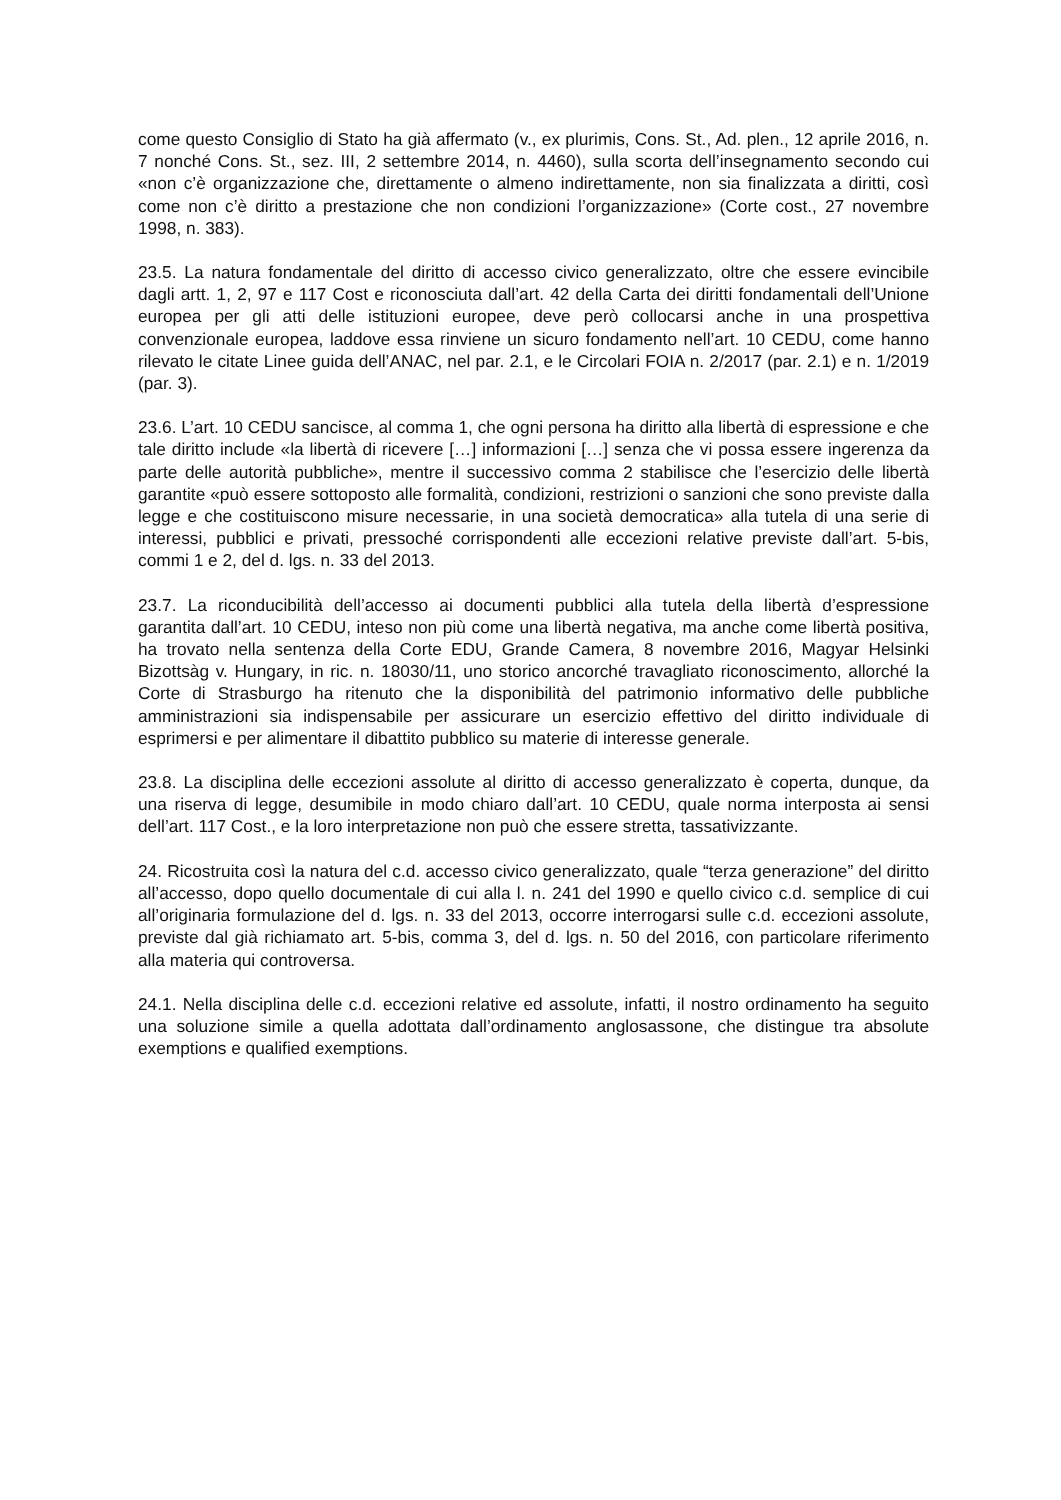come questo Consiglio di Stato ha già affermato (v., ex plurimis, Cons. St., Ad. plen., 12 aprile 2016, n. 7 nonché Cons. St., sez. III, 2 settembre 2014, n. 4460), sulla scorta dell’insegnamento secondo cui «non c’è organizzazione che, direttamente o almeno indirettamente, non sia finalizzata a diritti, così come non c’è diritto a prestazione che non condizioni l’organizzazione» (Corte cost., 27 novembre 1998, n. 383).
23.5. La natura fondamentale del diritto di accesso civico generalizzato, oltre che essere evincibile dagli artt. 1, 2, 97 e 117 Cost e riconosciuta dall’art. 42 della Carta dei diritti fondamentali dell’Unione europea per gli atti delle istituzioni europee, deve però collocarsi anche in una prospettiva convenzionale europea, laddove essa rinviene un sicuro fondamento nell’art. 10 CEDU, come hanno rilevato le citate Linee guida dell’ANAC, nel par. 2.1, e le Circolari FOIA n. 2/2017 (par. 2.1) e n. 1/2019 (par. 3).
23.6. L’art. 10 CEDU sancisce, al comma 1, che ogni persona ha diritto alla libertà di espressione e che tale diritto include «la libertà di ricevere […] informazioni […] senza che vi possa essere ingerenza da parte delle autorità pubbliche», mentre il successivo comma 2 stabilisce che l’esercizio delle libertà garantite «può essere sottoposto alle formalità, condizioni, restrizioni o sanzioni che sono previste dalla legge e che costituiscono misure necessarie, in una società democratica» alla tutela di una serie di interessi, pubblici e privati, pressoché corrispondenti alle eccezioni relative previste dall’art. 5-bis, commi 1 e 2, del d. lgs. n. 33 del 2013.
23.7. La riconducibilità dell’accesso ai documenti pubblici alla tutela della libertà d’espressione garantita dall’art. 10 CEDU, inteso non più come una libertà negativa, ma anche come libertà positiva, ha trovato nella sentenza della Corte EDU, Grande Camera, 8 novembre 2016, Magyar Helsinki Bizottsàg v. Hungary, in ric. n. 18030/11, uno storico ancorché travagliato riconoscimento, allorché la Corte di Strasburgo ha ritenuto che la disponibilità del patrimonio informativo delle pubbliche amministrazioni sia indispensabile per assicurare un esercizio effettivo del diritto individuale di esprimersi e per alimentare il dibattito pubblico su materie di interesse generale.
23.8. La disciplina delle eccezioni assolute al diritto di accesso generalizzato è coperta, dunque, da una riserva di legge, desumibile in modo chiaro dall’art. 10 CEDU, quale norma interposta ai sensi dell’art. 117 Cost., e la loro interpretazione non può che essere stretta, tassativizzante.
24. Ricostruita così la natura del c.d. accesso civico generalizzato, quale “terza generazione” del diritto all’accesso, dopo quello documentale di cui alla l. n. 241 del 1990 e quello civico c.d. semplice di cui all’originaria formulazione del d. lgs. n. 33 del 2013, occorre interrogarsi sulle c.d. eccezioni assolute, previste dal già richiamato art. 5-bis, comma 3, del d. lgs. n. 50 del 2016, con particolare riferimento alla materia qui controversa.
24.1. Nella disciplina delle c.d. eccezioni relative ed assolute, infatti, il nostro ordinamento ha seguito una soluzione simile a quella adottata dall’ordinamento anglosassone, che distingue tra absolute exemptions e qualified exemptions.